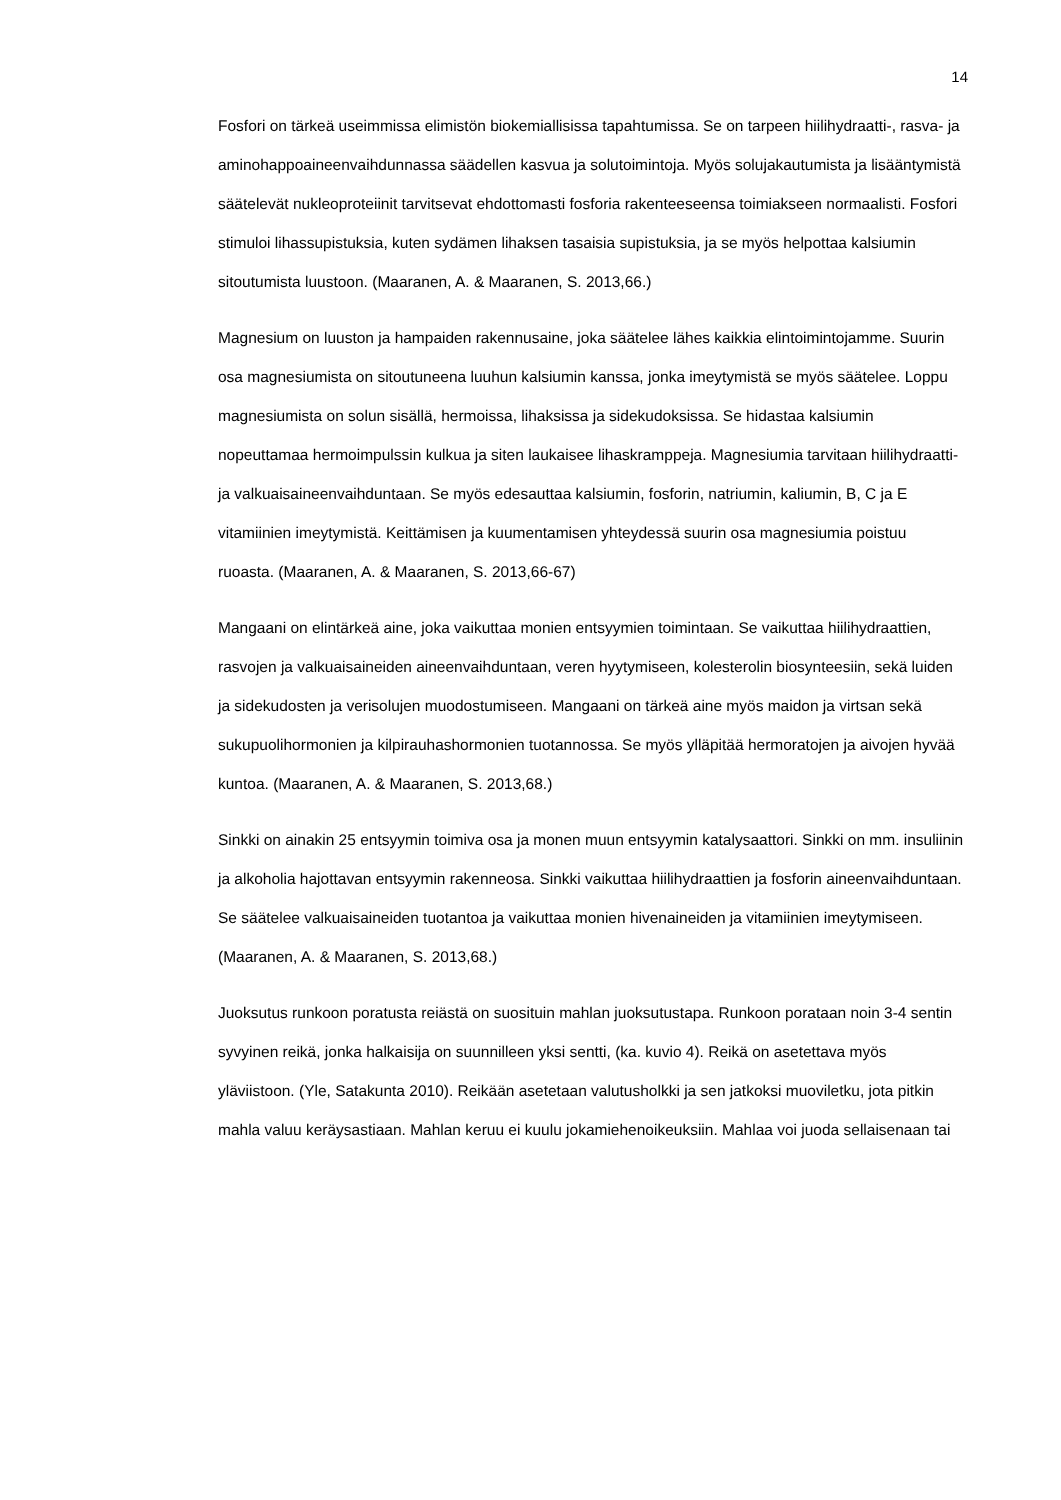14
Fosfori on tärkeä useimmissa elimistön biokemiallisissa tapahtumissa. Se on tarpeen hiilihydraatti-, rasva- ja aminohappoaineenvaihdunnassa säädellen kasvua ja solutoimintoja. Myös solujakautumista ja lisääntymistä säätelevät nukleoproteiinit tarvitsevat ehdottomasti fosforia rakenteeseensa toimiakseen normaalisti. Fosfori stimuloi lihassupistuksia, kuten sydämen lihaksen tasaisia supistuksia, ja se myös helpottaa kalsiumin sitoutumista luustoon. (Maaranen, A. & Maaranen, S. 2013,66.)
Magnesium on luuston ja hampaiden rakennusaine, joka säätelee lähes kaikkia elintoimintojamme. Suurin osa magnesiumista on sitoutuneena luuhun kalsiumin kanssa, jonka imeytymistä se myös säätelee. Loppu magnesiumista on solun sisällä, hermoissa, lihaksissa ja sidekudoksissa. Se hidastaa kalsiumin nopeuttamaa hermoimpulssin kulkua ja siten laukaisee lihaskramppeja. Magnesiumia tarvitaan hiilihydraatti- ja valkuaisaineenvaihduntaan. Se myös edesauttaa kalsiumin, fosforin, natriumin, kaliumin, B, C ja E vitamiinien imeytymistä. Keittämisen ja kuumentamisen yhteydessä suurin osa magnesiumia poistuu ruoasta. (Maaranen, A. & Maaranen, S. 2013,66-67)
Mangaani on elintärkeä aine, joka vaikuttaa monien entsyymien toimintaan. Se vaikuttaa hiilihydraattien, rasvojen ja valkuaisaineiden aineenvaihduntaan, veren hyytymiseen, kolesterolin biosynteesiin, sekä luiden ja sidekudosten ja verisolujen muodostumiseen. Mangaani on tärkeä aine myös maidon ja virtsan sekä sukupuolihormonien ja kilpirauhashormonien tuotannossa. Se myös ylläpitää hermoratojen ja aivojen hyvää kuntoa. (Maaranen, A. & Maaranen, S. 2013,68.)
Sinkki on ainakin 25 entsyymin toimiva osa ja monen muun entsyymin katalysaattori. Sinkki on mm. insuliinin ja alkoholia hajottavan entsyymin rakenneosa. Sinkki vaikuttaa hiilihydraattien ja fosforin aineenvaihduntaan. Se säätelee valkuaisaineiden tuotantoa ja vaikuttaa monien hivenaineiden ja vitamiinien imeytymiseen. (Maaranen, A. & Maaranen, S. 2013,68.)
Juoksutus runkoon poratusta reiästä on suosituin mahlan juoksutustapa. Runkoon porataan noin 3-4 sentin syvyinen reikä, jonka halkaisija on suunnilleen yksi sentti, (ka. kuvio 4). Reikä on asetettava myös yläviistoon. (Yle, Satakunta 2010). Reikään asetetaan valutusholkki ja sen jatkoksi muoviletku, jota pitkin mahla valuu keräysastiaan. Mahlan keruu ei kuulu jokamiehenoikeuksiin. Mahlaa voi juoda sellaisenaan tai